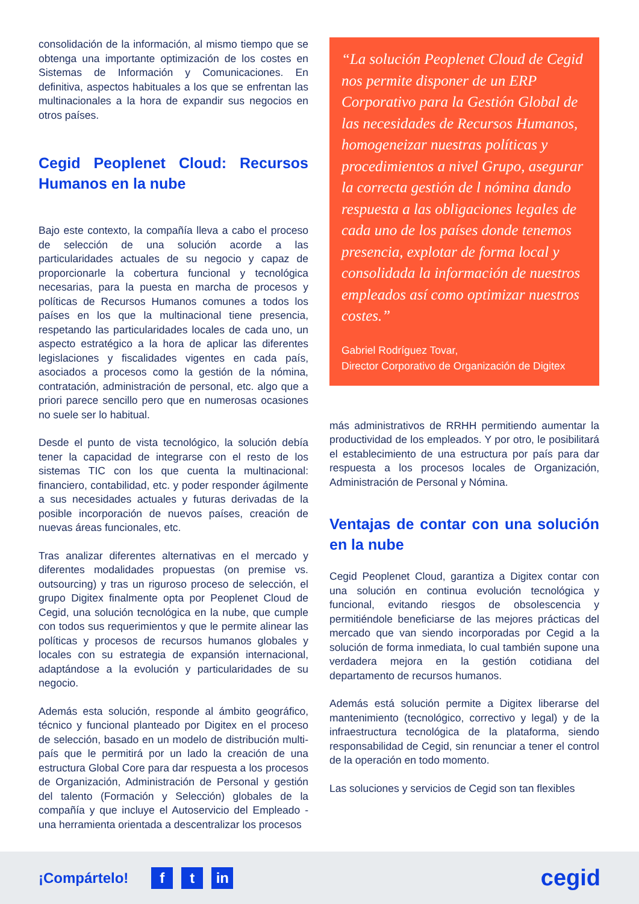consolidación de la información, al mismo tiempo que se obtenga una importante optimización de los costes en Sistemas de Información y Comunicaciones. En definitiva, aspectos habituales a los que se enfrentan las multinacionales a la hora de expandir sus negocios en otros países.
Cegid Peoplenet Cloud: Recursos Humanos en la nube
Bajo este contexto, la compañía lleva a cabo el proceso de selección de una solución acorde a las particularidades actuales de su negocio y capaz de proporcionarle la cobertura funcional y tecnológica necesarias, para la puesta en marcha de procesos y políticas de Recursos Humanos comunes a todos los países en los que la multinacional tiene presencia, respetando las particularidades locales de cada uno, un aspecto estratégico a la hora de aplicar las diferentes legislaciones y fiscalidades vigentes en cada país, asociados a procesos como la gestión de la nómina, contratación, administración de personal, etc. algo que a priori parece sencillo pero que en numerosas ocasiones no suele ser lo habitual.
Desde el punto de vista tecnológico, la solución debía tener la capacidad de integrarse con el resto de los sistemas TIC con los que cuenta la multinacional: financiero, contabilidad, etc. y poder responder ágilmente a sus necesidades actuales y futuras derivadas de la posible incorporación de nuevos países, creación de nuevas áreas funcionales, etc.
Tras analizar diferentes alternativas en el mercado y diferentes modalidades propuestas (on premise vs. outsourcing) y tras un riguroso proceso de selección, el grupo Digitex finalmente opta por Peoplenet Cloud de Cegid, una solución tecnológica en la nube, que cumple con todos sus requerimientos y que le permite alinear las políticas y procesos de recursos humanos globales y locales con su estrategia de expansión internacional, adaptándose a la evolución y particularidades de su negocio.
Además esta solución, responde al ámbito geográfico, técnico y funcional planteado por Digitex en el proceso de selección, basado en un modelo de distribución multi-país que le permitirá por un lado la creación de una estructura Global Core para dar respuesta a los procesos de Organización, Administración de Personal y gestión del talento (Formación y Selección) globales de la compañía y que incluye el Autoservicio del Empleado - una herramienta orientada a descentralizar los procesos
“La solución Peoplenet Cloud de Cegid nos permite disponer de un ERP Corporativo para la Gestión Global de las necesidades de Recursos Humanos, homogeneizar nuestras políticas y procedimientos a nivel Grupo, asegurar la correcta gestión de l nómina dando respuesta a las obligaciones legales de cada uno de los países donde tenemos presencia, explotar de forma local y consolidada la información de nuestros empleados así como optimizar nuestros costes.”
Gabriel Rodríguez Tovar,
Director Corporativo de Organización de Digitex
más administrativos de RRHH permitiendo aumentar la productividad de los empleados. Y por otro, le posibilitará el establecimiento de una estructura por país para dar respuesta a los procesos locales de Organización, Administración de Personal y Nómina.
Ventajas de contar con una solución en la nube
Cegid Peoplenet Cloud, garantiza a Digitex contar con una solución en continua evolución tecnológica y funcional, evitando riesgos de obsolescencia y permitiéndole beneficiarse de las mejores prácticas del mercado que van siendo incorporadas por Cegid a la solución de forma inmediata, lo cual también supone una verdadera mejora en la gestión cotidiana del departamento de recursos humanos.
Además está solución permite a Digitex liberarse del mantenimiento (tecnológico, correctivo y legal) y de la infraestructura tecnológica de la plataforma, siendo responsabilidad de Cegid, sin renunciar a tener el control de la operación en todo momento.
Las soluciones y servicios de Cegid son tan flexibles
¡Compártelo! f t in cegid